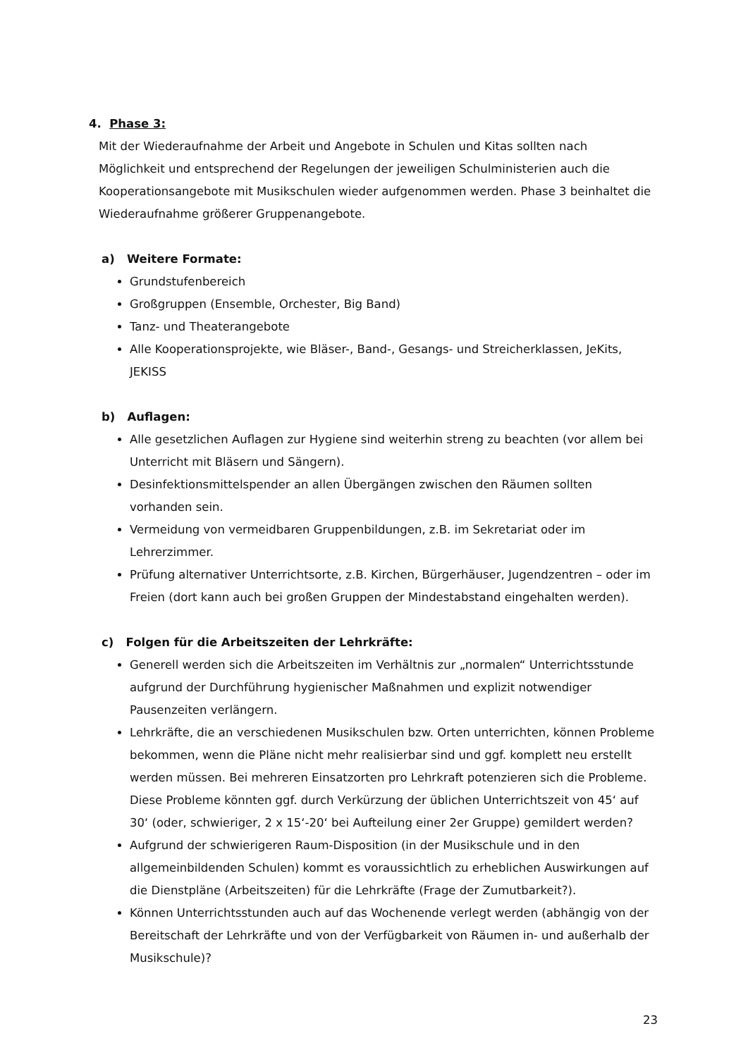4. Phase 3:
Mit der Wiederaufnahme der Arbeit und Angebote in Schulen und Kitas sollten nach Möglichkeit und entsprechend der Regelungen der jeweiligen Schulministerien auch die Kooperationsangebote mit Musikschulen wieder aufgenommen werden. Phase 3 beinhaltet die Wiederaufnahme größerer Gruppenangebote.
a) Weitere Formate:
Grundstufenbereich
Großgruppen (Ensemble, Orchester, Big Band)
Tanz- und Theaterangebote
Alle Kooperationsprojekte, wie Bläser-, Band-, Gesangs- und Streicherklassen, JeKits, JEKISS
b) Auflagen:
Alle gesetzlichen Auflagen zur Hygiene sind weiterhin streng zu beachten (vor allem bei Unterricht mit Bläsern und Sängern).
Desinfektionsmittelspender an allen Übergängen zwischen den Räumen sollten vorhanden sein.
Vermeidung von vermeidbaren Gruppenbildungen, z.B. im Sekretariat oder im Lehrerzimmer.
Prüfung alternativer Unterrichtsorte, z.B. Kirchen, Bürgerhäuser, Jugendzentren – oder im Freien (dort kann auch bei großen Gruppen der Mindestabstand eingehalten werden).
c) Folgen für die Arbeitszeiten der Lehrkräfte:
Generell werden sich die Arbeitszeiten im Verhältnis zur „normalen“ Unterrichtsstunde aufgrund der Durchführung hygienischer Maßnahmen und explizit notwendiger Pausenzeiten verlängern.
Lehrkräfte, die an verschiedenen Musikschulen bzw. Orten unterrichten, können Probleme bekommen, wenn die Pläne nicht mehr realisierbar sind und ggf. komplett neu erstellt werden müssen. Bei mehreren Einsatzorten pro Lehrkraft potenzieren sich die Probleme. Diese Probleme könnten ggf. durch Verkürzung der üblichen Unterrichtszeit von 45‘ auf 30‘ (oder, schwieriger, 2 x 15‘-20‘ bei Aufteilung einer 2er Gruppe) gemildert werden?
Aufgrund der schwierigeren Raum-Disposition (in der Musikschule und in den allgemeinbildenden Schulen) kommt es voraussichtlich zu erheblichen Auswirkungen auf die Dienstpläne (Arbeitszeiten) für die Lehrkräfte (Frage der Zumutbarkeit?).
Können Unterrichtsstunden auch auf das Wochenende verlegt werden (abhängig von der Bereitschaft der Lehrkräfte und von der Verfügbarkeit von Räumen in- und außerhalb der Musikschule)?
23